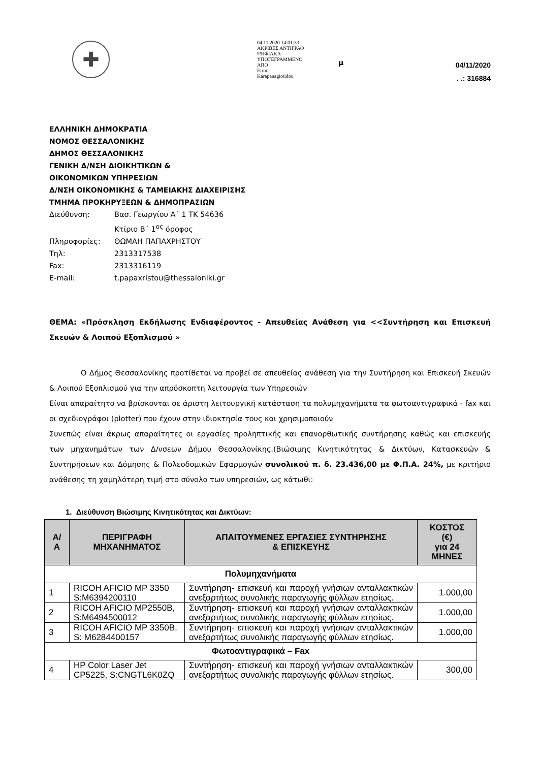✚
04.11.2020 14:01:33
ΑΚΡΙΒΕΣ ΑΝΤΙΓΡΑΦ
ΨΗΦΙΑΚΑ
ΥΠΟΓΕΓΡΑΜΜΕΝΟ
ΑΠΟ
Eirini
Karapanagiotidou
μ
04/11/2020
. .: 316884
ΕΛΛΗΝΙΚΗ ΔΗΜΟΚΡΑΤΙΑ
ΝΟΜΟΣ ΘΕΣΣΑΛΟΝΙΚΗΣ
ΔΗΜΟΣ ΘΕΣΣΑΛΟΝΙΚΗΣ
ΓΕΝΙΚΗ Δ/ΝΣΗ ΔΙΟΙΚΗΤΙΚΩΝ &
ΟΙΚΟΝΟΜΙΚΩΝ ΥΠΗΡΕΣΙΩΝ
Δ/ΝΣΗ ΟΙΚΟΝΟΜΙΚΗΣ & ΤΑΜΕΙΑΚΗΣ ΔΙΑΧΕΙΡΙΣΗΣ
ΤΜΗΜΑ ΠΡΟΚΗΡΥΞΕΩΝ & ΔΗΜΟΠΡΑΣΙΩΝ
| Διεύθυνση: | Βασ. Γεωργίου Α΄ 1 ΤΚ 54636 |
| | Κτίριο Β΄ 1<sup>ος</sup> όροφος |
| Πληροφορίες: | ΘΩΜΑΗ ΠΑΠΑΧΡΗΣΤΟΥ |
| Τηλ: | 2313317538 |
| Fax: | 2313316119 |
| E-mail: | t.papaxristou@thessaloniki.gr |
ΘΕΜΑ: «Πρόσκληση Εκδήλωσης Ενδιαφέροντος - Απευθείας Ανάθεση για <<Συντήρηση και Επισκευή Σκευών & Λοιπού Εξοπλισμού »
Ο Δήμος Θεσσαλονίκης προτίθεται να προβεί σε απευθείας ανάθεση για την Συντήρηση και Επισκευή Σκευών & Λοιπού Εξοπλισμού για την απρόσκοπτη λειτουργία των Υπηρεσιών
Είναι απαραίτητο να βρίσκονται σε άριστη λειτουργική κατάσταση τα πολυμηχανήματα τα φωτοαντιγραφικά - fax και οι σχεδιογράφοι (plotter) που έχουν στην ιδιοκτησία τους και χρησιμοποιούν
Συνεπώς είναι άκρως απαραίτητες οι εργασίες προληπτικής και επανορθωτικής συντήρησης καθώς και επισκευής των μηχανημάτων των Δ/νσεων Δήμου Θεσσαλονίκης.(Βιώσιμης Κινητικότητας & Δικτύων, Κατασκευών & Συντηρήσεων και Δόμησης & Πολεοδομικών Εφαρμογών συνολικού π. δ. 23.436,00 με Φ.Π.Α. 24%, με κριτήριο ανάθεσης τη χαμηλότερη τιμή στο σύνολο των υπηρεσιών, ως κάτωθι:
1. Διεύθυνση Βιώσιμης Κινητικότητας και Δικτύων:
| Α/ Α | ΠΕΡΙΓΡΑΦΗ ΜΗΧΑΝΗΜΑΤΟΣ | ΑΠΑΙΤΟΥΜΕΝΕΣ ΕΡΓΑΣΙΕΣ ΣΥΝΤΗΡΗΣΗΣ & ΕΠΙΣΚΕΥΗΣ | ΚΟΣΤΟΣ (€) για 24 ΜΗΝΕΣ |
| --- | --- | --- | --- |
| Πολυμηχανήματα | | | |
| 1 | RICOH AFICIO MP 3350 S:M6394200110 | Συντήρηση- επισκευή και παροχή γνήσιων ανταλλακτικών ανεξαρτήτως συνολικής παραγωγής φύλλων ετησίως. | 1.000,00 |
| 2 | RICOH AFICIO MP2550B, S:M6494500012 | Συντήρηση- επισκευή και παροχή γνήσιων ανταλλακτικών ανεξαρτήτως συνολικής παραγωγής φύλλων ετησίως. | 1.000,00 |
| 3 | RICOH AFICIO MP 3350B, S: M6284400157 | Συντήρηση- επισκευή και παροχή γνήσιων ανταλλακτικών ανεξαρτήτως συνολικής παραγωγής φύλλων ετησίως. | 1.000,00 |
| Φωτοαντιγραφικά – Fax | | | |
| 4 | HP Color Laser Jet CP5225, S:CNGTL6K0ZQ | Συντήρηση- επισκευή και παροχή γνήσιων ανταλλακτικών ανεξαρτήτως συνολικής παραγωγής φύλλων ετησίως. | 300,00 |